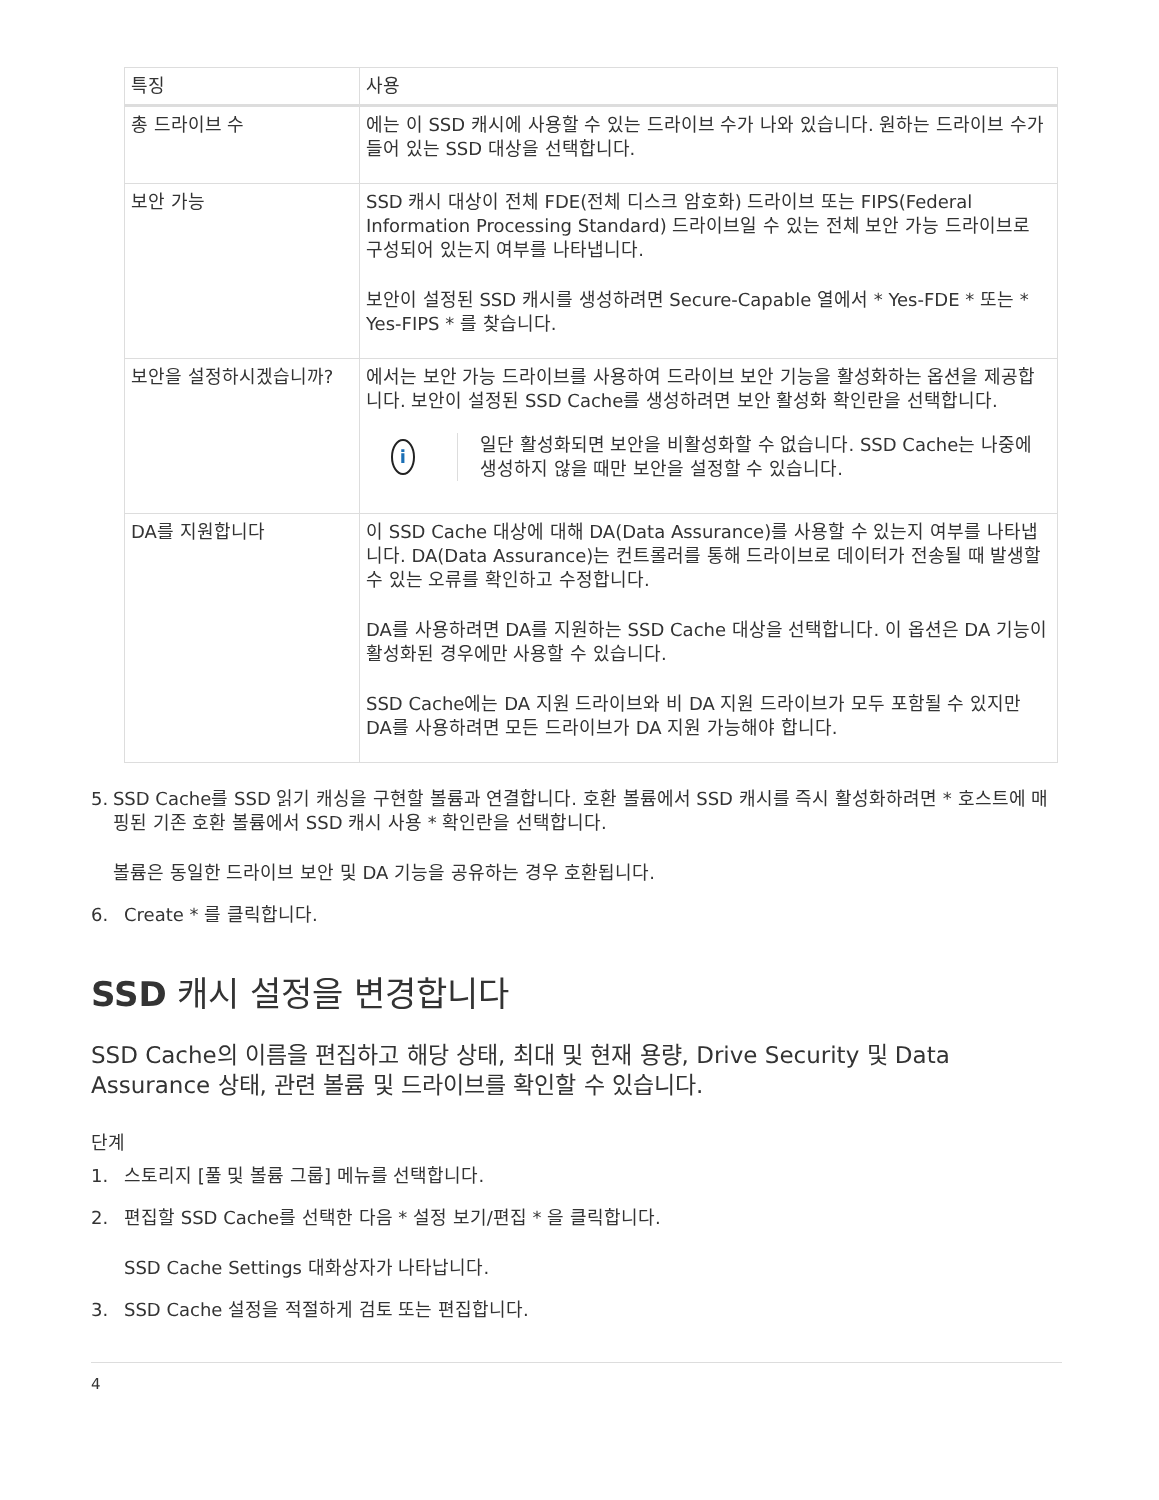| 특징 | 사용 |
| --- | --- |
| 총 드라이브 수 | 에는 이 SSD 캐시에 사용할 수 있는 드라이브 수가 나와 있습니다. 원하는 드라이브 수가 들어 있는 SSD 대상을 선택합니다. |
| 보안 가능 | SSD 캐시 대상이 전체 FDE(전체 디스크 암호화) 드라이브 또는 FIPS(Federal Information Processing Standard) 드라이브일 수 있는 전체 보안 가능 드라이브로 구성되어 있는지 여부를 나타냅니다. 보안이 설정된 SSD 캐시를 생성하려면 Secure-Capable 열에서 * Yes-FDE * 또는 * Yes-FIPS * 를 찾습니다. |
| 보안을 설정하시겠습니까? | 에서는 보안 가능 드라이브를 사용하여 드라이브 보안 기능을 활성화하는 옵션을 제공합니다. 보안이 설정된 SSD Cache를 생성하려면 보안 활성화 확인란을 선택합니다. i 일단 활성화되면 보안을 비활성화할 수 없습니다. SSD Cache는 나중에 생성하지 않을 때만 보안을 설정할 수 있습니다. |
| DA를 지원합니다 | 이 SSD Cache 대상에 대해 DA(Data Assurance)를 사용할 수 있는지 여부를 나타냅니다. DA(Data Assurance)는 컨트롤러를 통해 드라이브로 데이터가 전송될 때 발생할 수 있는 오류를 확인하고 수정합니다. DA를 사용하려면 DA를 지원하는 SSD Cache 대상을 선택합니다. 이 옵션은 DA 기능이 활성화된 경우에만 사용할 수 있습니다. SSD Cache에는 DA 지원 드라이브와 비 DA 지원 드라이브가 모두 포함될 수 있지만 DA를 사용하려면 모든 드라이브가 DA 지원 가능해야 합니다. |
5. SSD Cache를 SSD 읽기 캐싱을 구현할 볼륨과 연결합니다. 호환 볼륨에서 SSD 캐시를 즉시 활성화하려면 * 호스트에 매핑된 기존 호환 볼륨에서 SSD 캐시 사용 * 확인란을 선택합니다.
볼륨은 동일한 드라이브 보안 및 DA 기능을 공유하는 경우 호환됩니다.
6. Create * 를 클릭합니다.
SSD 캐시 설정을 변경합니다
SSD Cache의 이름을 편집하고 해당 상태, 최대 및 현재 용량, Drive Security 및 Data Assurance 상태, 관련 볼륨 및 드라이브를 확인할 수 있습니다.
단계
1. 스토리지 [풀 및 볼륨 그룹] 메뉴를 선택합니다.
2. 편집할 SSD Cache를 선택한 다음 * 설정 보기/편집 * 을 클릭합니다.
SSD Cache Settings 대화상자가 나타납니다.
3. SSD Cache 설정을 적절하게 검토 또는 편집합니다.
4